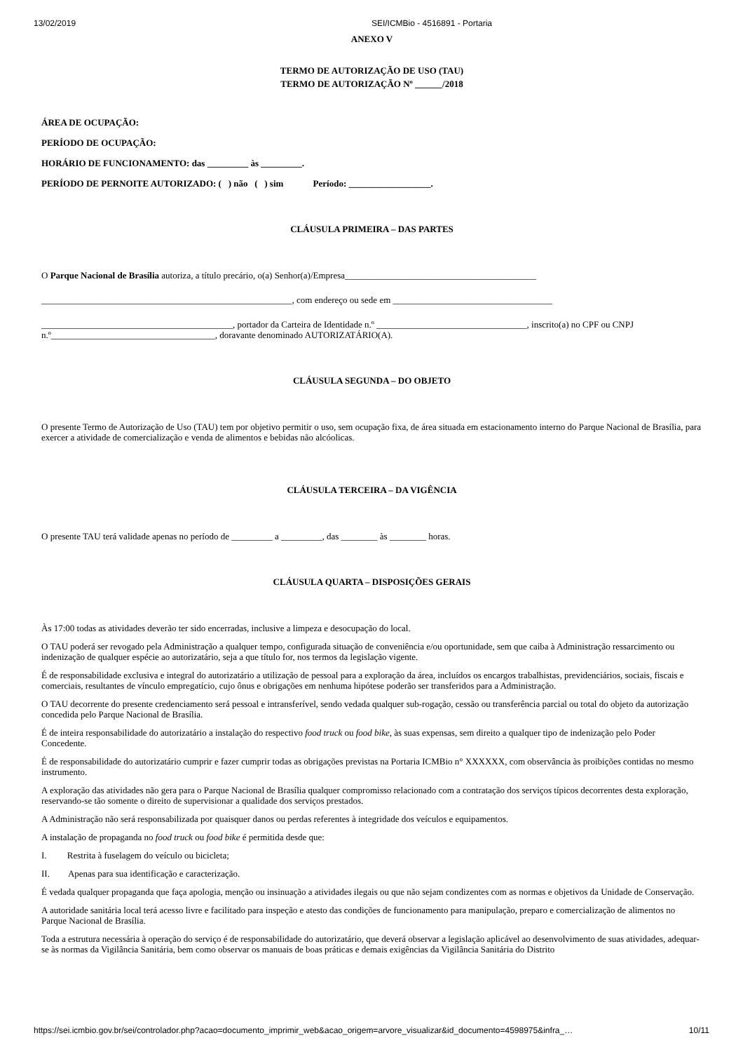13/02/2019 SEI/ICMBio - 4516891 - Portaria
ANEXO V
TERMO DE AUTORIZAÇÃO DE USO (TAU)
TERMO DE AUTORIZAÇÃO Nº ______/2018
ÁREA DE OCUPAÇÃO:
PERÍODO DE OCUPAÇÃO:
HORÁRIO DE FUNCIONAMENTO: das _________ às _________.
PERÍODO DE PERNOITE AUTORIZADO: ( ) não ( ) sim Período: __________________.
CLÁUSULA PRIMEIRA – DAS PARTES
O Parque Nacional de Brasília autoriza, a título precário, o(a) Senhor(a)/Empresa__________________________________________
_______________________________________________________, com endereço ou sede em ___________________________________
__________________________________________, portador da Carteira de Identidade n.º _________________________________, inscrito(a) no CPF ou CNPJ n.º____________________________________, doravante denominado AUTORIZATÁRIO(A).
CLÁUSULA SEGUNDA – DO OBJETO
O presente Termo de Autorização de Uso (TAU) tem por objetivo permitir o uso, sem ocupação fixa, de área situada em estacionamento interno do Parque Nacional de Brasília, para exercer a atividade de comercialização e venda de alimentos e bebidas não alcóolicas.
CLÁUSULA TERCEIRA – DA VIGÊNCIA
O presente TAU terá validade apenas no período de _________ a _________, das ________ às ________ horas.
CLÁUSULA QUARTA – DISPOSIÇÕES GERAIS
Às 17:00 todas as atividades deverão ter sido encerradas, inclusive a limpeza e desocupação do local.
O TAU poderá ser revogado pela Administração a qualquer tempo, configurada situação de conveniência e/ou oportunidade, sem que caiba à Administração ressarcimento ou indenização de qualquer espécie ao autorizatário, seja a que título for, nos termos da legislação vigente.
É de responsabilidade exclusiva e integral do autorizatário a utilização de pessoal para a exploração da área, incluídos os encargos trabalhistas, previdenciários, sociais, fiscais e comerciais, resultantes de vínculo empregatício, cujo ônus e obrigações em nenhuma hipótese poderão ser transferidos para a Administração.
O TAU decorrente do presente credenciamento será pessoal e intransferível, sendo vedada qualquer sub-rogação, cessão ou transferência parcial ou total do objeto da autorização concedida pelo Parque Nacional de Brasília.
É de inteira responsabilidade do autorizatário a instalação do respectivo food truck ou food bike, às suas expensas, sem direito a qualquer tipo de indenização pelo Poder Concedente.
É de responsabilidade do autorizatário cumprir e fazer cumprir todas as obrigações previstas na Portaria ICMBio n° XXXXXX, com observância às proibições contidas no mesmo instrumento.
A exploração das atividades não gera para o Parque Nacional de Brasília qualquer compromisso relacionado com a contratação dos serviços típicos decorrentes desta exploração, reservando-se tão somente o direito de supervisionar a qualidade dos serviços prestados.
A Administração não será responsabilizada por quaisquer danos ou perdas referentes à integridade dos veículos e equipamentos.
A instalação de propaganda no food truck ou food bike é permitida desde que:
I. Restrita à fuselagem do veículo ou bicicleta;
II. Apenas para sua identificação e caracterização.
É vedada qualquer propaganda que faça apologia, menção ou insinuação a atividades ilegais ou que não sejam condizentes com as normas e objetivos da Unidade de Conservação.
A autoridade sanitária local terá acesso livre e facilitado para inspeção e atesto das condições de funcionamento para manipulação, preparo e comercialização de alimentos no Parque Nacional de Brasília.
Toda a estrutura necessária à operação do serviço é de responsabilidade do autorizatário, que deverá observar a legislação aplicável ao desenvolvimento de suas atividades, adequar-se às normas da Vigilância Sanitária, bem como observar os manuais de boas práticas e demais exigências da Vigilância Sanitária do Distrito
https://sei.icmbio.gov.br/sei/controlador.php?acao=documento_imprimir_web&acao_origem=arvore_visualizar&id_documento=4598975&infra_… 10/11